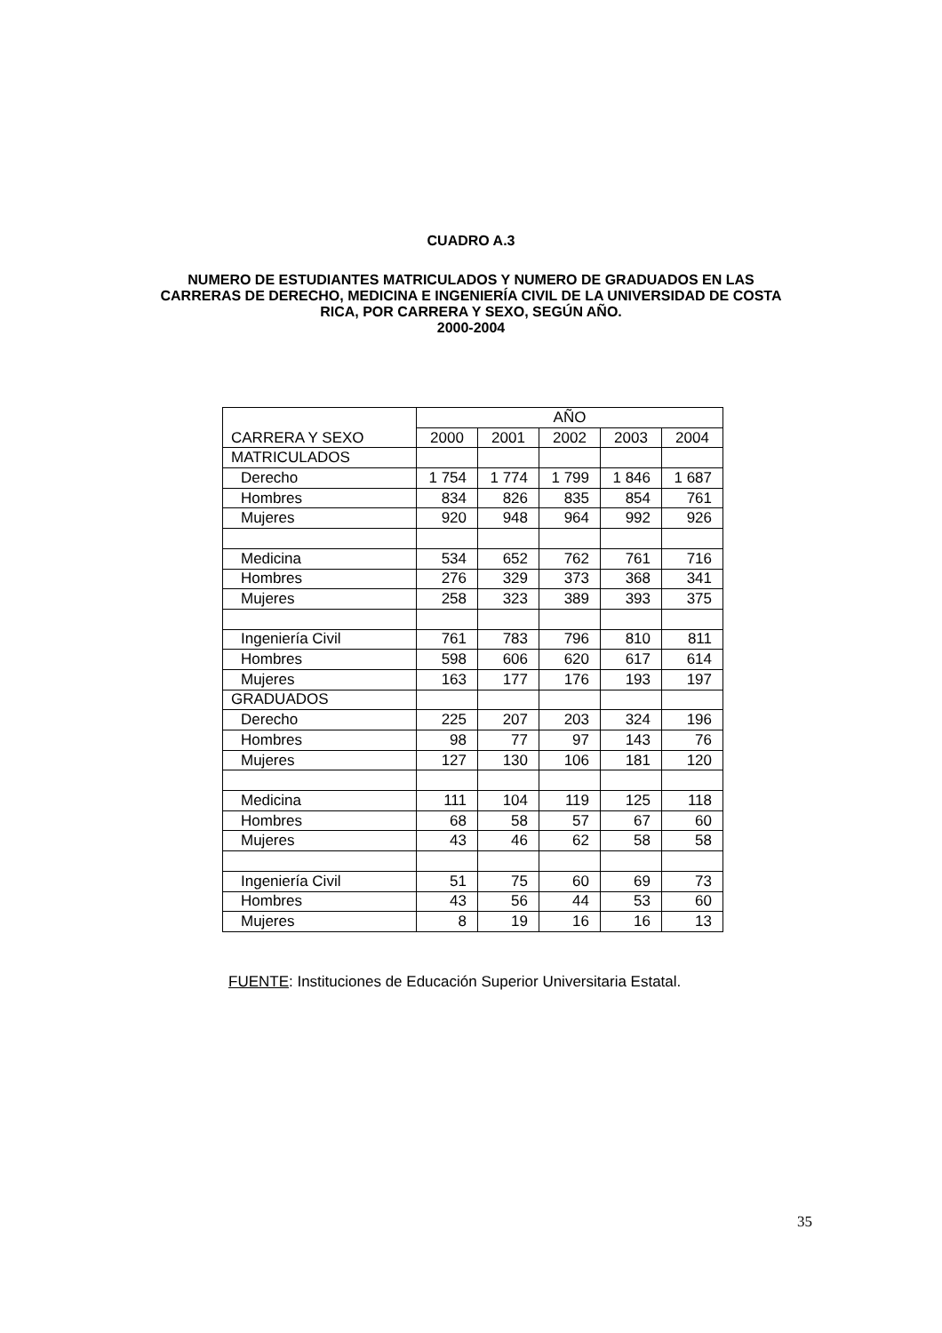CUADRO A.3
NUMERO DE ESTUDIANTES MATRICULADOS Y NUMERO DE GRADUADOS EN LAS CARRERAS DE DERECHO, MEDICINA E INGENIERÍA CIVIL DE LA UNIVERSIDAD DE COSTA RICA, POR CARRERA Y SEXO, SEGÚN AÑO.
2000-2004
| CARRERA Y SEXO | AÑO | | | | |
| --- | --- | --- | --- | --- | --- |
| | 2000 | 2001 | 2002 | 2003 | 2004 |
| MATRICULADOS | | | | | |
| Derecho | 1 754 | 1 774 | 1 799 | 1 846 | 1 687 |
| Hombres | 834 | 826 | 835 | 854 | 761 |
| Mujeres | 920 | 948 | 964 | 992 | 926 |
| Medicina | 534 | 652 | 762 | 761 | 716 |
| Hombres | 276 | 329 | 373 | 368 | 341 |
| Mujeres | 258 | 323 | 389 | 393 | 375 |
| Ingeniería Civil | 761 | 783 | 796 | 810 | 811 |
| Hombres | 598 | 606 | 620 | 617 | 614 |
| Mujeres | 163 | 177 | 176 | 193 | 197 |
| GRADUADOS | | | | | |
| Derecho | 225 | 207 | 203 | 324 | 196 |
| Hombres | 98 | 77 | 97 | 143 | 76 |
| Mujeres | 127 | 130 | 106 | 181 | 120 |
| Medicina | 111 | 104 | 119 | 125 | 118 |
| Hombres | 68 | 58 | 57 | 67 | 60 |
| Mujeres | 43 | 46 | 62 | 58 | 58 |
| Ingeniería Civil | 51 | 75 | 60 | 69 | 73 |
| Hombres | 43 | 56 | 44 | 53 | 60 |
| Mujeres | 8 | 19 | 16 | 16 | 13 |
FUENTE: Instituciones de Educación Superior Universitaria Estatal.
35